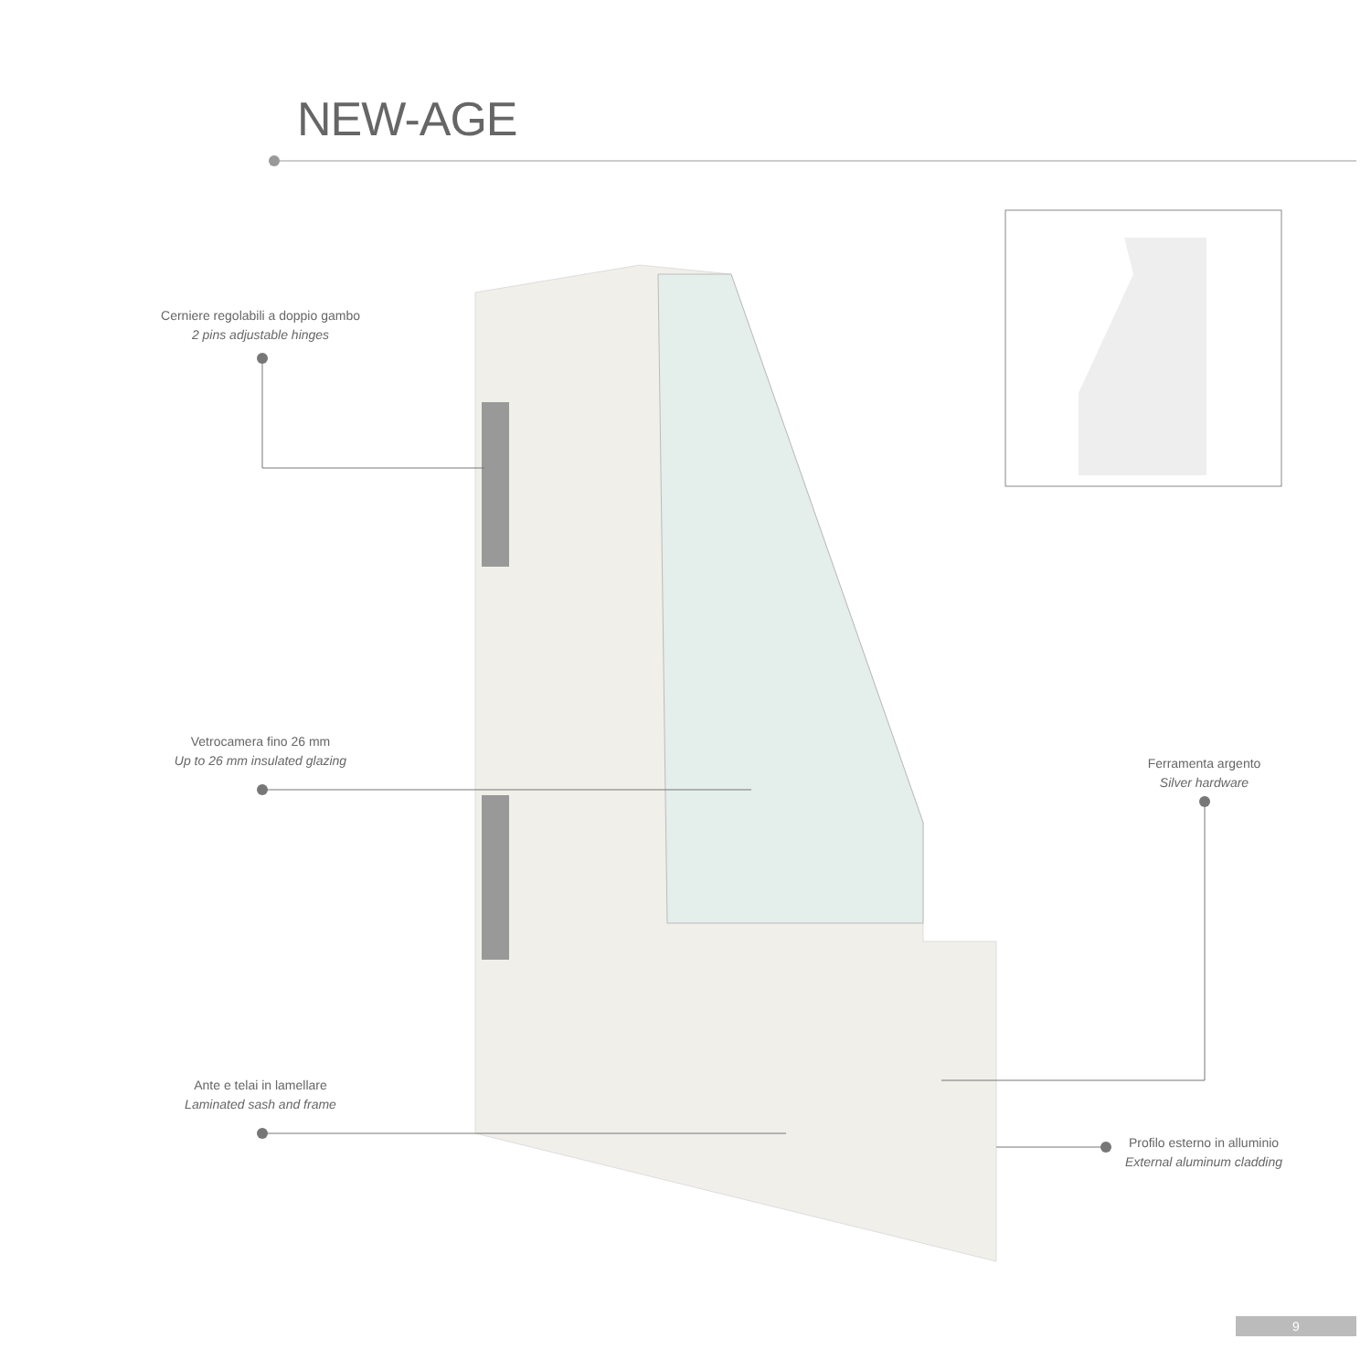NEW-AGE
Cerniere regolabili a doppio gambo
2 pins adjustable hinges
Vetrocamera fino 26 mm
Up to 26 mm insulated glazing
Ferramenta argento
Silver hardware
Ante e telai in lamellare
Laminated sash and frame
Profilo esterno in alluminio
External aluminum cladding
9